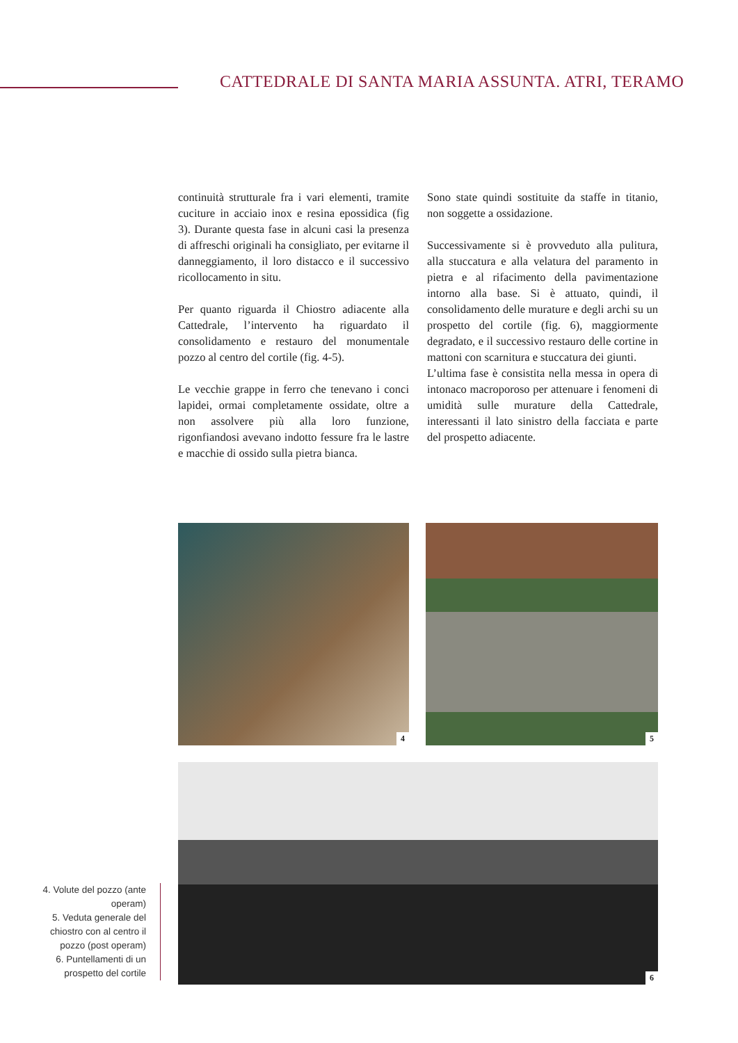CATTEDRALE DI SANTA MARIA ASSUNTA. ATRI, TERAMO
continuità strutturale fra i vari elementi, tramite cuciture in acciaio inox e resina epossidica (fig 3). Durante questa fase in alcuni casi la presenza di affreschi originali ha consigliato, per evitarne il danneggiamento, il loro distacco e il successivo ricollocamento in situ.
Per quanto riguarda il Chiostro adiacente alla Cattedrale, l’intervento ha riguardato il consolidamento e restauro del monumentale pozzo al centro del cortile (fig. 4-5).
Le vecchie grappe in ferro che tenevano i conci lapidei, ormai completamente ossidate, oltre a non assolvere più alla loro funzione, rigonfiandosi avevano indotto fessure fra le lastre e macchie di ossido sulla pietra bianca.
Sono state quindi sostituite da staffe in titanio, non soggette a ossidazione.
Successivamente si è provveduto alla pulitura, alla stuccatura e alla velatura del paramento in pietra e al rifacimento della pavimentazione intorno alla base. Si è attuato, quindi, il consolidamento delle murature e degli archi su un prospetto del cortile (fig. 6), maggiormente degradato, e il successivo restauro delle cortine in mattoni con scarnitura e stuccatura dei giunti.
L’ultima fase è consistita nella messa in opera di intonaco macroporoso per attenuare i fenomeni di umidità sulle murature della Cattedrale, interessanti il lato sinistro della facciata e parte del prospetto adiacente.
4 5
6
4. Volute del pozzo (ante operam)
5. Veduta generale del chiostro con al centro il pozzo (post operam)
6. Puntellamenti di un prospetto del cortile